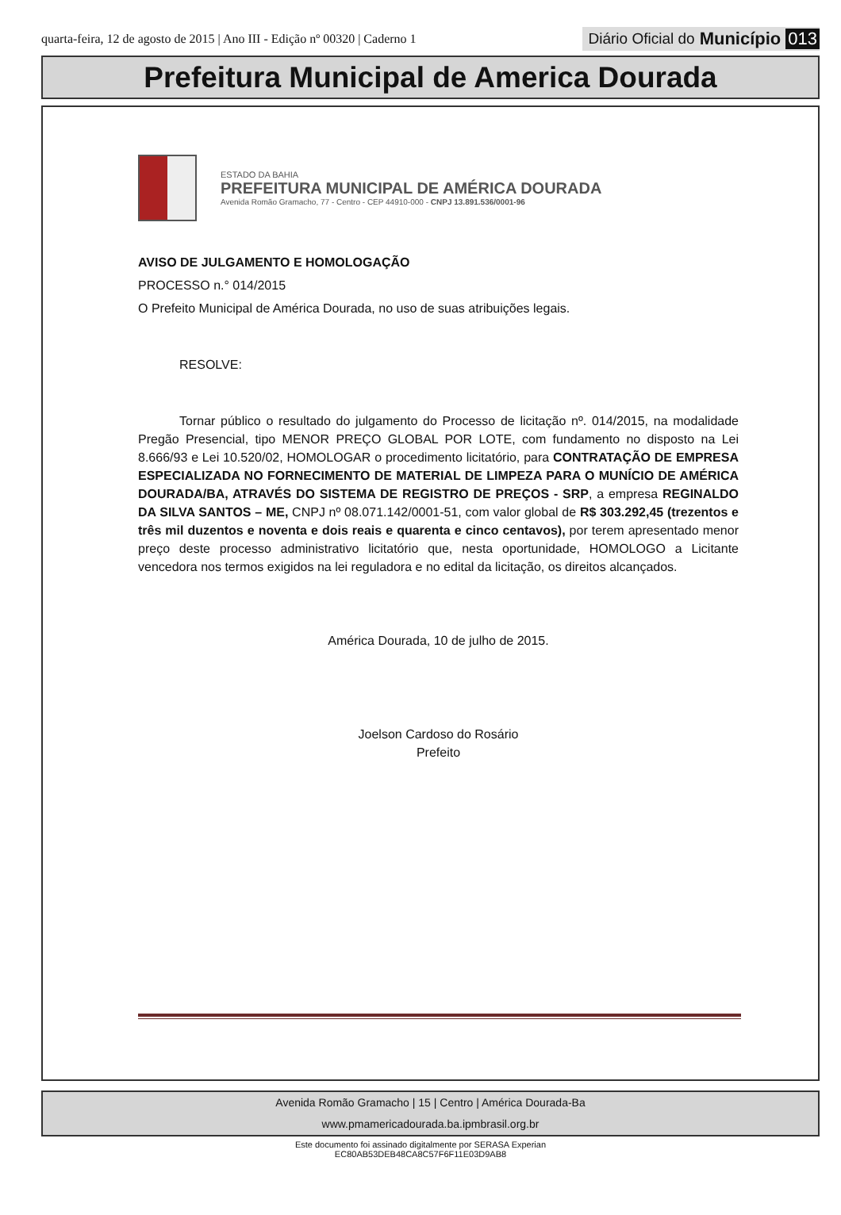quarta-feira, 12 de agosto de 2015 | Ano III - Edição nº 00320 | Caderno 1
Diário Oficial do Município 013
Prefeitura Municipal de America Dourada
ESTADO DA BAHIA
PREFEITURA MUNICIPAL DE AMÉRICA DOURADA
Avenida Romão Gramacho, 77 - Centro - CEP 44910-000 - CNPJ 13.891.536/0001-96
AVISO DE JULGAMENTO E HOMOLOGAÇÃO
PROCESSO n.° 014/2015
O Prefeito Municipal de América Dourada, no uso de suas atribuições legais.
RESOLVE:
Tornar público o resultado do julgamento do Processo de licitação nº. 014/2015, na modalidade Pregão Presencial, tipo MENOR PREÇO GLOBAL POR LOTE, com fundamento no disposto na Lei 8.666/93 e Lei 10.520/02, HOMOLOGAR o procedimento licitatório, para CONTRATAÇÃO DE EMPRESA ESPECIALIZADA NO FORNECIMENTO DE MATERIAL DE LIMPEZA PARA O MUNÍCIO DE AMÉRICA DOURADA/BA, ATRAVÉS DO SISTEMA DE REGISTRO DE PREÇOS - SRP, a empresa REGINALDO DA SILVA SANTOS – ME, CNPJ nº 08.071.142/0001-51, com valor global de R$ 303.292,45 (trezentos e três mil duzentos e noventa e dois reais e quarenta e cinco centavos), por terem apresentado menor preço deste processo administrativo licitatório que, nesta oportunidade, HOMOLOGO a Licitante vencedora nos termos exigidos na lei reguladora e no edital da licitação, os direitos alcançados.
América Dourada, 10 de julho de 2015.
Joelson Cardoso do Rosário
Prefeito
Avenida Romão Gramacho | 15 | Centro | América Dourada-Ba
www.pmamericadourada.ba.ipmbrasil.org.br
Este documento foi assinado digitalmente por SERASA Experian
EC80AB53DEB48CA8C57F6F11E03D9AB8